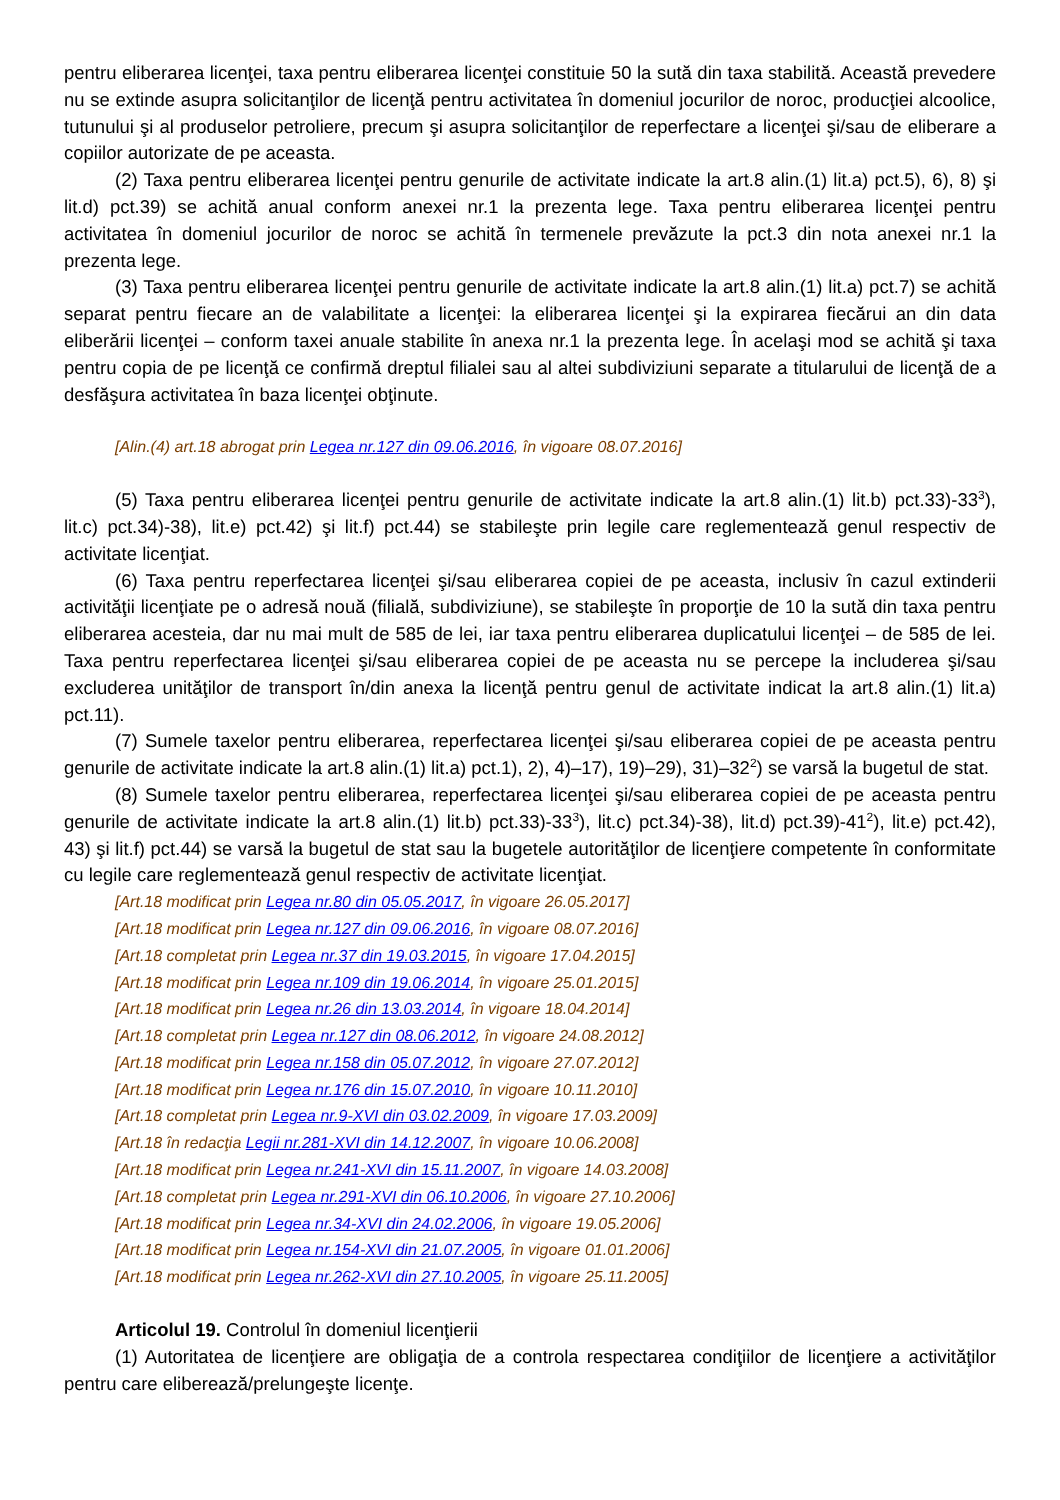pentru eliberarea licenţei, taxa pentru eliberarea licenţei constituie 50 la sută din taxa stabilită. Această prevedere nu se extinde asupra solicitanţilor de licenţă pentru activitatea în domeniul jocurilor de noroc, producţiei alcoolice, tutunului şi al produselor petroliere, precum şi asupra solicitanţilor de reperfectare a licenţei şi/sau de eliberare a copiilor autorizate de pe aceasta.
(2) Taxa pentru eliberarea licenţei pentru genurile de activitate indicate la art.8 alin.(1) lit.a) pct.5), 6), 8) şi lit.d) pct.39) se achită anual conform anexei nr.1 la prezenta lege. Taxa pentru eliberarea licenţei pentru activitatea în domeniul jocurilor de noroc se achită în termenele prevăzute la pct.3 din nota anexei nr.1 la prezenta lege.
(3) Taxa pentru eliberarea licenţei pentru genurile de activitate indicate la art.8 alin.(1) lit.a) pct.7) se achită separat pentru fiecare an de valabilitate a licenţei: la eliberarea licenţei şi la expirarea fiecărui an din data eliberării licenţei – conform taxei anuale stabilite în anexa nr.1 la prezenta lege. În acelaşi mod se achită şi taxa pentru copia de pe licenţă ce confirmă dreptul filialei sau al altei subdiviziuni separate a titularului de licenţă de a desfăşura activitatea în baza licenţei obţinute.
[Alin.(4) art.18 abrogat prin Legea nr.127 din 09.06.2016, în vigoare 08.07.2016]
(5) Taxa pentru eliberarea licenţei pentru genurile de activitate indicate la art.8 alin.(1) lit.b) pct.33)-33<sup>3</sup>), lit.c) pct.34)-38), lit.e) pct.42) şi lit.f) pct.44) se stabileşte prin legile care reglementează genul respectiv de activitate licenţiat.
(6) Taxa pentru reperfectarea licenţei şi/sau eliberarea copiei de pe aceasta, inclusiv în cazul extinderii activităţii licenţiate pe o adresă nouă (filială, subdiviziune), se stabileşte în proporţie de 10 la sută din taxa pentru eliberarea acesteia, dar nu mai mult de 585 de lei, iar taxa pentru eliberarea duplicatului licenţei – de 585 de lei. Taxa pentru reperfectarea licenţei şi/sau eliberarea copiei de pe aceasta nu se percepe la includerea şi/sau excluderea unităţilor de transport în/din anexa la licenţă pentru genul de activitate indicat la art.8 alin.(1) lit.a) pct.11).
(7) Sumele taxelor pentru eliberarea, reperfectarea licenţei şi/sau eliberarea copiei de pe aceasta pentru genurile de activitate indicate la art.8 alin.(1) lit.a) pct.1), 2), 4)–17), 19)–29), 31)–32<sup>2</sup>) se varsă la bugetul de stat.
(8) Sumele taxelor pentru eliberarea, reperfectarea licenţei şi/sau eliberarea copiei de pe aceasta pentru genurile de activitate indicate la art.8 alin.(1) lit.b) pct.33)-33<sup>3</sup>), lit.c) pct.34)-38), lit.d) pct.39)-41<sup>2</sup>), lit.e) pct.42), 43) şi lit.f) pct.44) se varsă la bugetul de stat sau la bugetele autorităţilor de licenţiere competente în conformitate cu legile care reglementează genul respectiv de activitate licenţiat.
[Art.18 modificat prin Legea nr.80 din 05.05.2017, în vigoare 26.05.2017]
[Art.18 modificat prin Legea nr.127 din 09.06.2016, în vigoare 08.07.2016]
[Art.18 completat prin Legea nr.37 din 19.03.2015, în vigoare 17.04.2015]
[Art.18 modificat prin Legea nr.109 din 19.06.2014, în vigoare 25.01.2015]
[Art.18 modificat prin Legea nr.26 din 13.03.2014, în vigoare 18.04.2014]
[Art.18 completat prin Legea nr.127 din 08.06.2012, în vigoare 24.08.2012]
[Art.18 modificat prin Legea nr.158 din 05.07.2012, în vigoare 27.07.2012]
[Art.18 modificat prin Legea nr.176 din 15.07.2010, în vigoare 10.11.2010]
[Art.18 completat prin Legea nr.9-XVI din 03.02.2009, în vigoare 17.03.2009]
[Art.18 în redacţia Legii nr.281-XVI din 14.12.2007, în vigoare 10.06.2008]
[Art.18 modificat prin Legea nr.241-XVI din 15.11.2007, în vigoare 14.03.2008]
[Art.18 completat prin Legea nr.291-XVI din 06.10.2006, în vigoare 27.10.2006]
[Art.18 modificat prin Legea nr.34-XVI din 24.02.2006, în vigoare 19.05.2006]
[Art.18 modificat prin Legea nr.154-XVI din 21.07.2005, în vigoare 01.01.2006]
[Art.18 modificat prin Legea nr.262-XVI din 27.10.2005, în vigoare 25.11.2005]
Articolul 19. Controlul în domeniul licenţierii
(1) Autoritatea de licenţiere are obligaţia de a controla respectarea condiţiilor de licenţiere a activităţilor pentru care eliberează/prelungeşte licenţe.